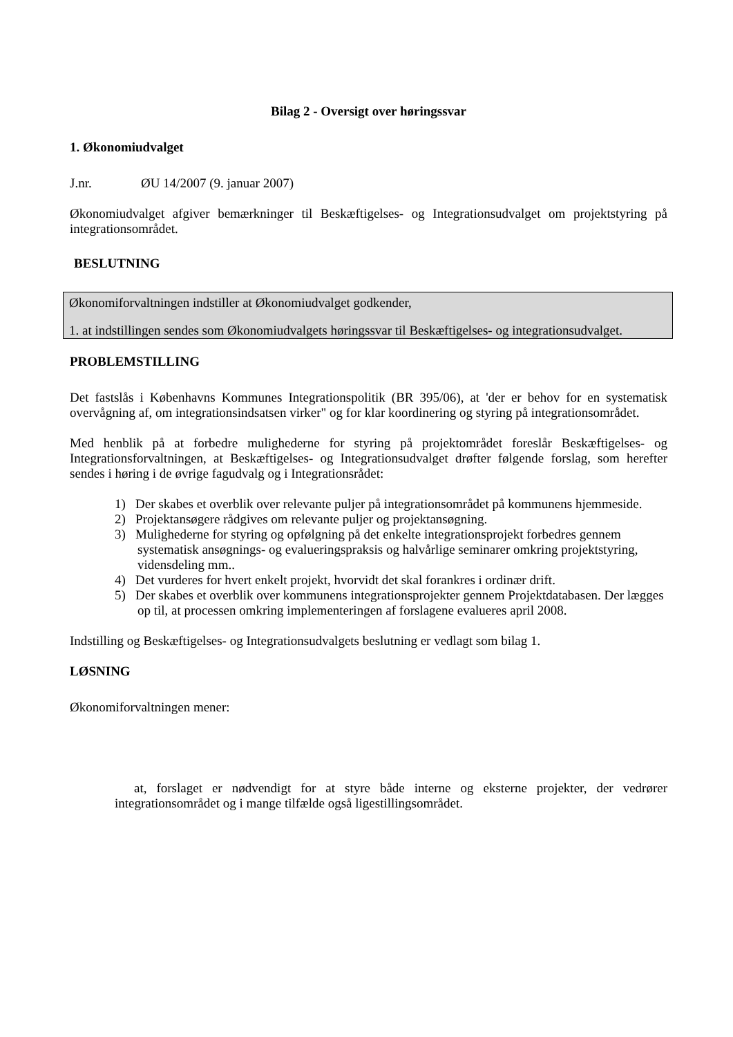Bilag 2 - Oversigt over høringssvar
1. Økonomiudvalget
J.nr. ØU 14/2007 (9. januar 2007)
Økonomiudvalget afgiver bemærkninger til Beskæftigelses- og Integrationsudvalget om projektstyring på integrationsområdet.
BESLUTNING
Økonomiforvaltningen indstiller at Økonomiudvalget godkender,
1. at indstillingen sendes som Økonomiudvalgets høringssvar til Beskæftigelses- og integrationsudvalget.
PROBLEMSTILLING
Det fastslås i Københavns Kommunes Integrationspolitik (BR 395/06), at 'der er behov for en systematisk overvågning af, om integrationsindsatsen virker" og for klar koordinering og styring på integrationsområdet.
Med henblik på at forbedre mulighederne for styring på projektområdet foreslår Beskæftigelses- og Integrationsforvaltningen, at Beskæftigelses- og Integrationsudvalget drøfter følgende forslag, som herefter sendes i høring i de øvrige fagudvalg og i Integrationsrådet:
1) Der skabes et overblik over relevante puljer på integrationsområdet på kommunens hjemmeside.
2) Projektansøgere rådgives om relevante puljer og projektansøgning.
3) Mulighederne for styring og opfølgning på det enkelte integrationsprojekt forbedres gennem systematisk ansøgnings- og evalueringspraksis og halvårlige seminarer omkring projektstyring, vidensdeling mm..
4) Det vurderes for hvert enkelt projekt, hvorvidt det skal forankres i ordinær drift.
5) Der skabes et overblik over kommunens integrationsprojekter gennem Projektdatabasen. Der lægges op til, at processen omkring implementeringen af forslagene evalueres april 2008.
Indstilling og Beskæftigelses- og Integrationsudvalgets beslutning er vedlagt som bilag 1.
LØSNING
Økonomiforvaltningen mener:
at, forslaget er nødvendigt for at styre både interne og eksterne projekter, der vedrører integrationsområdet og i mange tilfælde også ligestillingsområdet.